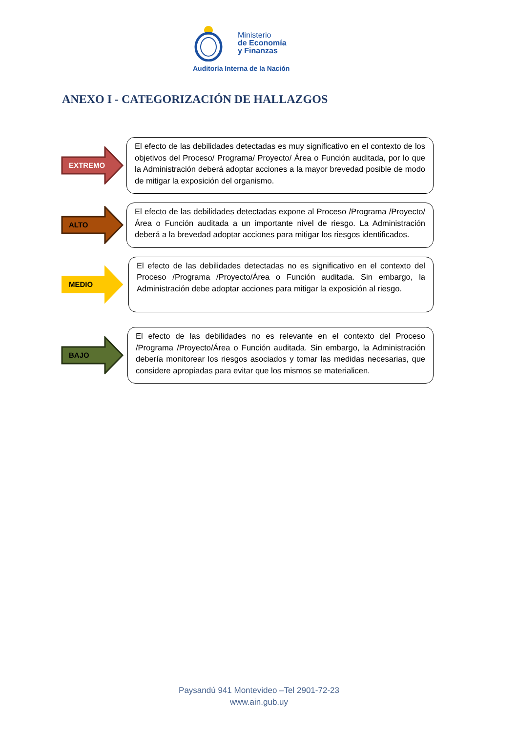Ministerio
de Economía
y Finanzas
Auditoría Interna de la Nación
ANEXO I - CATEGORIZACIÓN DE HALLAZGOS
EXTREMO
El efecto de las debilidades detectadas es muy significativo en el contexto de los objetivos del Proceso/ Programa/ Proyecto/ Área o Función auditada, por lo que la Administración deberá adoptar acciones a la mayor brevedad posible de modo de mitigar la exposición del organismo.
ALTO
El efecto de las debilidades detectadas expone al Proceso /Programa /Proyecto/Área o Función auditada a un importante nivel de riesgo. La Administración deberá a la brevedad adoptar acciones para mitigar los riesgos identificados.
MEDIO
El efecto de las debilidades detectadas no es significativo en el contexto del Proceso /Programa /Proyecto/Área o Función auditada. Sin embargo, la Administración debe adoptar acciones para mitigar la exposición al riesgo.
BAJO
El efecto de las debilidades no es relevante en el contexto del Proceso /Programa /Proyecto/Área o Función auditada. Sin embargo, la Administración debería monitorear los riesgos asociados y tomar las medidas necesarias, que considere apropiadas para evitar que los mismos se materialicen.
Paysandú 941 Montevideo –Tel 2901-72-23
www.ain.gub.uy